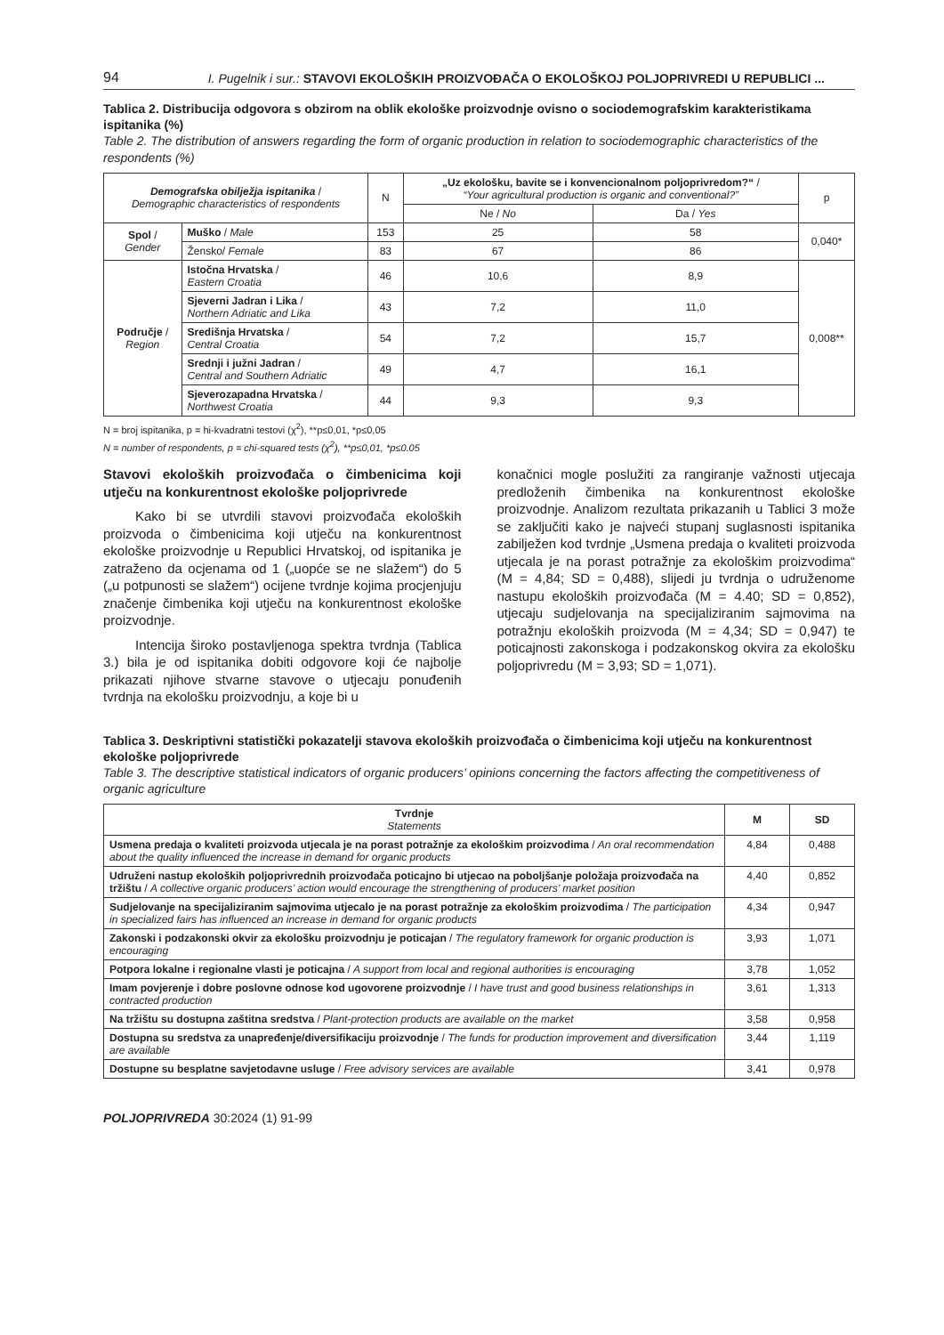94 I. Pugelnik i sur.: STAVOVI EKOLOŠKIH PROIZVOĐAČA O EKOLOŠKOJ POLJOPRIVREDI U REPUBLICI ...
Tablica 2. Distribucija odgovora s obzirom na oblik ekološke proizvodnje ovisno o sociodemografskim karakteristikama ispitanika (%)
Table 2. The distribution of answers regarding the form of organic production in relation to sociodemographic characteristics of the respondents (%)
| Demografska obilježja ispitanika / Demographic characteristics of respondents | | N | „Uz ekološku, bavite se i konvencionalnom poljoprivredom?“ / “Your agricultural production is organic and conventional?” | | p |
| --- | --- | --- | --- | --- | --- |
| | | | Ne / No | Da / Yes | |
| Spol / Gender | Muško / Male | 153 | 25 | 58 | 0,040* |
| | Žensko/ Female | 83 | 67 | 86 | |
| Područje / Region | Istočna Hrvatska / Eastern Croatia | 46 | 10,6 | 8,9 | 0,008** |
| | Sjeverni Jadran i Lika / Northern Adriatic and Lika | 43 | 7,2 | 11,0 | |
| | Središnja Hrvatska / Central Croatia | 54 | 7,2 | 15,7 | |
| | Srednji i južni Jadran / Central and Southern Adriatic | 49 | 4,7 | 16,1 | |
| | Sjeverozapadna Hrvatska / Northwest Croatia | 44 | 9,3 | 9,3 | |
N = broj ispitanika, p = hi-kvadratni testovi (χ<sup>2</sup>), **p≤0,01, *p≤0,05
N = number of respondents, p = chi-squared tests (χ<sup>2</sup>), **p≤0,01, *p≤0.05
Stavovi ekoloških proizvođača o čimbenicima koji utječu na konkurentnost ekološke poljoprivrede
Kako bi se utvrdili stavovi proizvođača ekoloških proizvoda o čimbenicima koji utječu na konkurentnost ekološke proizvodnje u Republici Hrvatskoj, od ispitanika je zatraženo da ocjenama od 1 („uopće se ne slažem“) do 5 („u potpunosti se slažem“) ocijene tvrdnje kojima procjenjuju značenje čimbenika koji utječu na konkurentnost ekološke proizvodnje.
Intencija široko postavljenoga spektra tvrdnja (Tablica 3.) bila je od ispitanika dobiti odgovore koji će najbolje prikazati njihove stvarne stavove o utjecaju ponuđenih tvrdnja na ekološku proizvodnju, a koje bi u
konačnici mogle poslužiti za rangiranje važnosti utjecaja predloženih čimbenika na konkurentnost ekološke proizvodnje. Analizom rezultata prikazanih u Tablici 3 može se zaključiti kako je najveći stupanj suglasnosti ispitanika zabilježen kod tvrdnje „Usmena predaja o kvaliteti proizvoda utjecala je na porast potražnje za ekološkim proizvodima“ (M = 4,84; SD = 0,488), slijedi ju tvrdnja o udruženome nastupu ekoloških proizvođača (M = 4.40; SD = 0,852), utjecaju sudjelovanja na specijaliziranim sajmovima na potražnju ekoloških proizvoda (M = 4,34; SD = 0,947) te poticajnosti zakonskoga i podzakonskog okvira za ekološku poljoprivredu (M = 3,93; SD = 1,071).
Tablica 3. Deskriptivni statistički pokazatelji stavova ekoloških proizvođača o čimbenicima koji utječu na konkurentnost ekološke poljoprivrede
Table 3. The descriptive statistical indicators of organic producers’ opinions concerning the factors affecting the competitiveness of organic agriculture
| Tvrdnje Statements | M | SD |
| --- | --- | --- |
| Usmena predaja o kvaliteti proizvoda utjecala je na porast potražnje za ekološkim proizvodima / An oral recommendation about the quality influenced the increase in demand for organic products | 4,84 | 0,488 |
| Udruženi nastup ekoloških poljoprivrednih proizvođača poticajno bi utjecao na poboljšanje položaja proizvođača na tržištu / A collective organic producers’ action would encourage the strengthening of producers’ market position | 4,40 | 0,852 |
| Sudjelovanje na specijaliziranim sajmovima utjecalo je na porast potražnje za ekološkim proizvodima / The participation in specialized fairs has influenced an increase in demand for organic products | 4,34 | 0,947 |
| Zakonski i podzakonski okvir za ekološku proizvodnju je poticajan / The regulatory framework for organic production is encouraging | 3,93 | 1,071 |
| Potpora lokalne i regionalne vlasti je poticajna / A support from local and regional authorities is encouraging | 3,78 | 1,052 |
| Imam povjerenje i dobre poslovne odnose kod ugovorene proizvodnje / I have trust and good business relationships in contracted production | 3,61 | 1,313 |
| Na tržištu su dostupna zaštitna sredstva / Plant-protection products are available on the market | 3,58 | 0,958 |
| Dostupna su sredstva za unapređenje/diversifikaciju proizvodnje / The funds for production improvement and diversification are available | 3,44 | 1,119 |
| Dostupne su besplatne savjetodavne usluge / Free advisory services are available | 3,41 | 0,978 |
POLJOPRIVREDA 30:2024 (1) 91-99